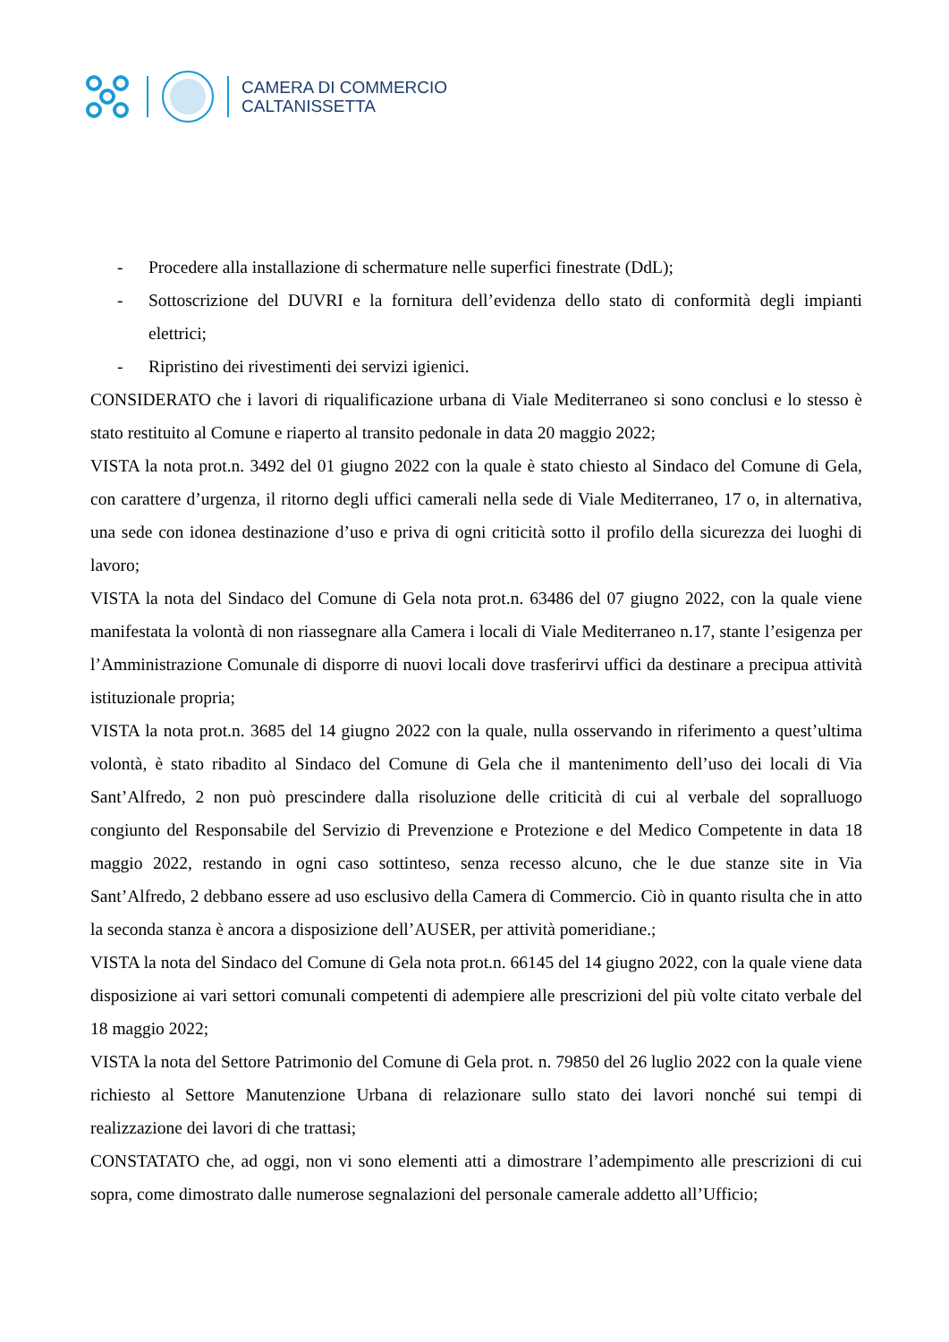CAMERA DI COMMERCIO
CALTANISSETTA
- Procedere alla installazione di schermature nelle superfici finestrate (DdL);
- Sottoscrizione del DUVRI e la fornitura dell’evidenza dello stato di conformità degli impianti elettrici;
- Ripristino dei rivestimenti dei servizi igienici.
CONSIDERATO che i lavori di riqualificazione urbana di Viale Mediterraneo si sono conclusi e lo stesso è stato restituito al Comune e riaperto al transito pedonale in data 20 maggio 2022;
VISTA la nota prot.n. 3492 del 01 giugno 2022 con la quale è stato chiesto al Sindaco del Comune di Gela, con carattere d’urgenza, il ritorno degli uffici camerali nella sede di Viale Mediterraneo, 17 o, in alternativa, una sede con idonea destinazione d’uso e priva di ogni criticità sotto il profilo della sicurezza dei luoghi di lavoro;
VISTA la nota del Sindaco del Comune di Gela nota prot.n. 63486 del 07 giugno 2022, con la quale viene manifestata la volontà di non riassegnare alla Camera i locali di Viale Mediterraneo n.17, stante l’esigenza per l’Amministrazione Comunale di disporre di nuovi locali dove trasferirvi uffici da destinare a precipua attività istituzionale propria;
VISTA la nota prot.n. 3685 del 14 giugno 2022 con la quale, nulla osservando in riferimento a quest’ultima volontà, è stato ribadito al Sindaco del Comune di Gela che il mantenimento dell’uso dei locali di Via Sant’Alfredo, 2 non può prescindere dalla risoluzione delle criticità di cui al verbale del sopralluogo congiunto del Responsabile del Servizio di Prevenzione e Protezione e del Medico Competente in data 18 maggio 2022, restando in ogni caso sottinteso, senza recesso alcuno, che le due stanze site in Via Sant’Alfredo, 2 debbano essere ad uso esclusivo della Camera di Commercio. Ciò in quanto risulta che in atto la seconda stanza è ancora a disposizione dell’AUSER, per attività pomeridiane.;
VISTA la nota del Sindaco del Comune di Gela nota prot.n. 66145 del 14 giugno 2022, con la quale viene data disposizione ai vari settori comunali competenti di adempiere alle prescrizioni del più volte citato verbale del 18 maggio 2022;
VISTA la nota del Settore Patrimonio del Comune di Gela prot. n. 79850 del 26 luglio 2022 con la quale viene richiesto al Settore Manutenzione Urbana di relazionare sullo stato dei lavori nonché sui tempi di realizzazione dei lavori di che trattasi;
CONSTATATO che, ad oggi, non vi sono elementi atti a dimostrare l’adempimento alle prescrizioni di cui sopra, come dimostrato dalle numerose segnalazioni del personale camerale addetto all’Ufficio;